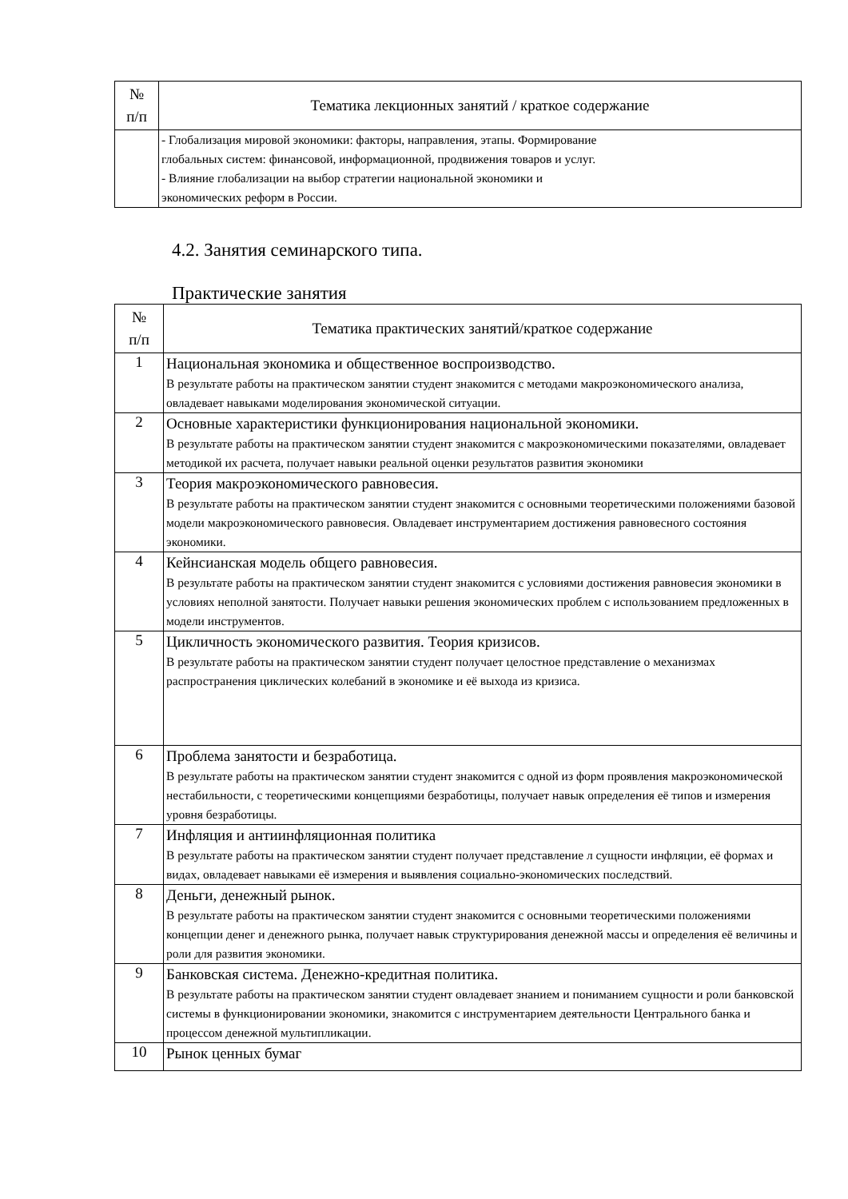| № п/п | Тематика лекционных занятий / краткое содержание |
| --- | --- |
| | - Глобализация мировой экономики: факторы, направления, этапы. Формирование глобальных систем: финансовой, информационной, продвижения товаров и услуг. - Влияние глобализации на выбор стратегии национальной экономики и экономических реформ в России. |
4.2. Занятия семинарского типа.
Практические занятия
| № п/п | Тематика практических занятий/краткое содержание |
| --- | --- |
| 1 | Национальная экономика и общественное воспроизводство. В результате работы на практическом занятии студент знакомится с методами макроэкономического анализа, овладевает навыками моделирования экономической ситуации. |
| 2 | Основные характеристики функционирования национальной экономики. В результате работы на практическом занятии студент знакомится с макроэкономическими показателями, овладевает методикой их расчета, получает навыки реальной оценки результатов развития экономики |
| 3 | Теория макроэкономического равновесия. В результате работы на практическом занятии студент знакомится с основными теоретическими положениями базовой модели макроэкономического равновесия. Овладевает инструментарием достижения равновесного состояния экономики. |
| 4 | Кейнсианская модель общего равновесия. В результате работы на практическом занятии студент знакомится с условиями достижения равновесия экономики в условиях неполной занятости. Получает навыки решения экономических проблем с использованием предложенных в модели инструментов. |
| 5 | Цикличность экономического развития. Теория кризисов. В результате работы на практическом занятии студент получает целостное представление о механизмах распространения циклических колебаний в экономике и её выхода из кризиса. |
| 6 | Проблема занятости и безработица. В результате работы на практическом занятии студент знакомится с одной из форм проявления макроэкономической нестабильности, с теоретическими концепциями безработицы, получает навык определения её типов и измерения уровня безработицы. |
| 7 | Инфляция и антиинфляционная политика В результате работы на практическом занятии студент получает представление л сущности инфляции, её формах и видах, овладевает навыками её измерения и выявления социально-экономических последствий. |
| 8 | Деньги, денежный рынок. В результате работы на практическом занятии студент знакомится с основными теоретическими положениями концепции денег и денежного рынка, получает навык структурирования денежной массы и определения её величины и роли для развития экономики. |
| 9 | Банковская система. Денежно-кредитная политика. В результате работы на практическом занятии студент овладевает знанием и пониманием сущности и роли банковской системы в функционировании экономики, знакомится с инструментарием деятельности Центрального банка и процессом денежной мультипликации. |
| 10 | Рынок ценных бумаг |